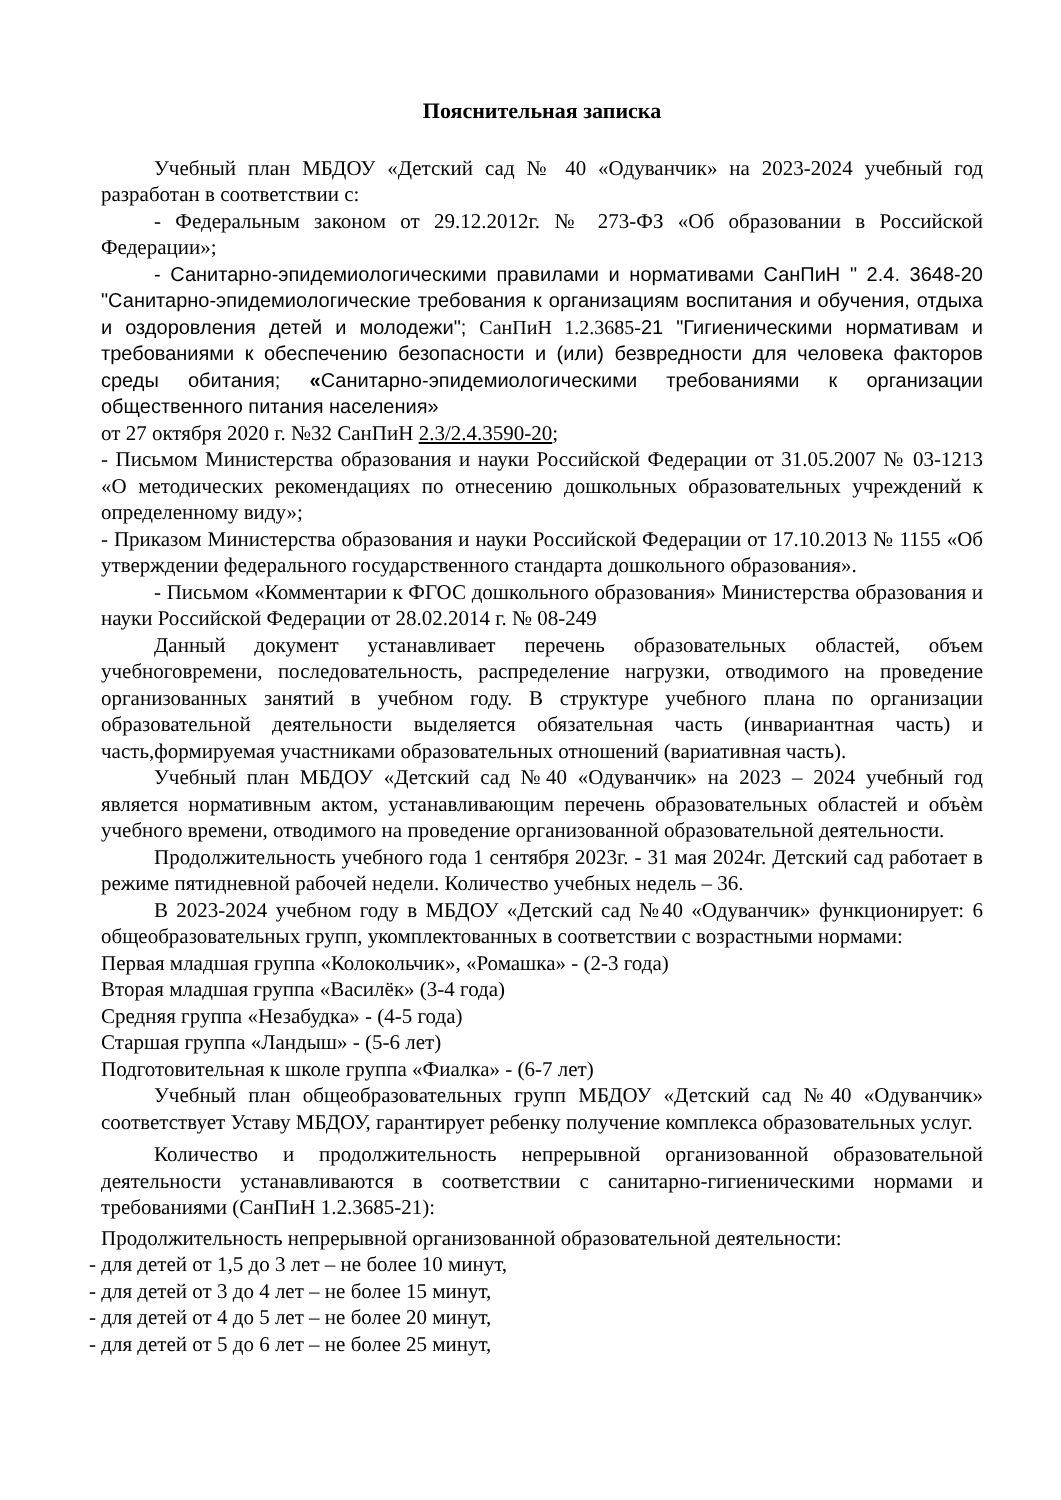Пояснительная записка
Учебный план МБДОУ «Детский сад № 40 «Одуванчик» на 2023-2024 учебный год разработан в соответствии с:
- Федеральным законом от 29.12.2012г. № 273-ФЗ «Об образовании в Российской Федерации»;
- Санитарно-эпидемиологическими правилами и нормативами СанПиН " 2.4. 3648-20 "Санитарно-эпидемиологические требования к организациям воспитания и обучения, отдыха и оздоровления детей и молодежи"; СанПиН 1.2.3685-21 "Гигиеническими нормативам и требованиями к обеспечению безопасности и (или) безвредности для человека факторов среды обитания; «Санитарно-эпидемиологическими требованиями к организации общественного питания населения»
от 27 октября 2020 г. №32 СанПиН 2.3/2.4.3590-20;
- Письмом Министерства образования и науки Российской Федерации от 31.05.2007 № 03-1213 «О методических рекомендациях по отнесению дошкольных образовательных учреждений к определенному виду»;
- Приказом Министерства образования и науки Российской Федерации от 17.10.2013 № 1155 «Об утверждении федерального государственного стандарта дошкольного образования».
- Письмом «Комментарии к ФГОС дошкольного образования» Министерства образования и науки Российской Федерации от 28.02.2014 г. № 08-249
Данный документ устанавливает перечень образовательных областей, объем учебноговремени, последовательность, распределение нагрузки, отводимого на проведение организованных занятий в учебном году. В структуре учебного плана по организации образовательной деятельности выделяется обязательная часть (инвариантная часть) и часть,формируемая участниками образовательных отношений (вариативная часть).
Учебный план МБДОУ «Детский сад №40 «Одуванчик» на 2023 – 2024 учебный год является нормативным актом, устанавливающим перечень образовательных областей и объѐм учебного времени, отводимого на проведение организованной образовательной деятельности.
Продолжительность учебного года 1 сентября 2023г. - 31 мая 2024г. Детский сад работает в режиме пятидневной рабочей недели. Количество учебных недель – 36.
В 2023-2024 учебном году в МБДОУ «Детский сад №40 «Одуванчик» функционирует: 6 общеобразовательных групп, укомплектованных в соответствии с возрастными нормами:
Первая младшая группа «Колокольчик», «Ромашка» - (2-3 года)
Вторая младшая группа «Василёк» (3-4 года)
Средняя группа «Незабудка» - (4-5 года)
Старшая группа «Ландыш» - (5-6 лет)
Подготовительная к школе группа «Фиалка» - (6-7 лет)
Учебный план общеобразовательных групп МБДОУ «Детский сад №40 «Одуванчик» соответствует Уставу МБДОУ, гарантирует ребенку получение комплекса образовательных услуг.
Количество и продолжительность непрерывной организованной образовательной деятельности устанавливаются в соответствии с санитарно-гигиеническими нормами и требованиями (СанПиН 1.2.3685-21):
Продолжительность непрерывной организованной образовательной деятельности:
- для детей от 1,5 до 3 лет – не более 10 минут,
- для детей от 3 до 4 лет – не более 15 минут,
- для детей от 4 до 5 лет – не более 20 минут,
- для детей от 5 до 6 лет – не более 25 минут,